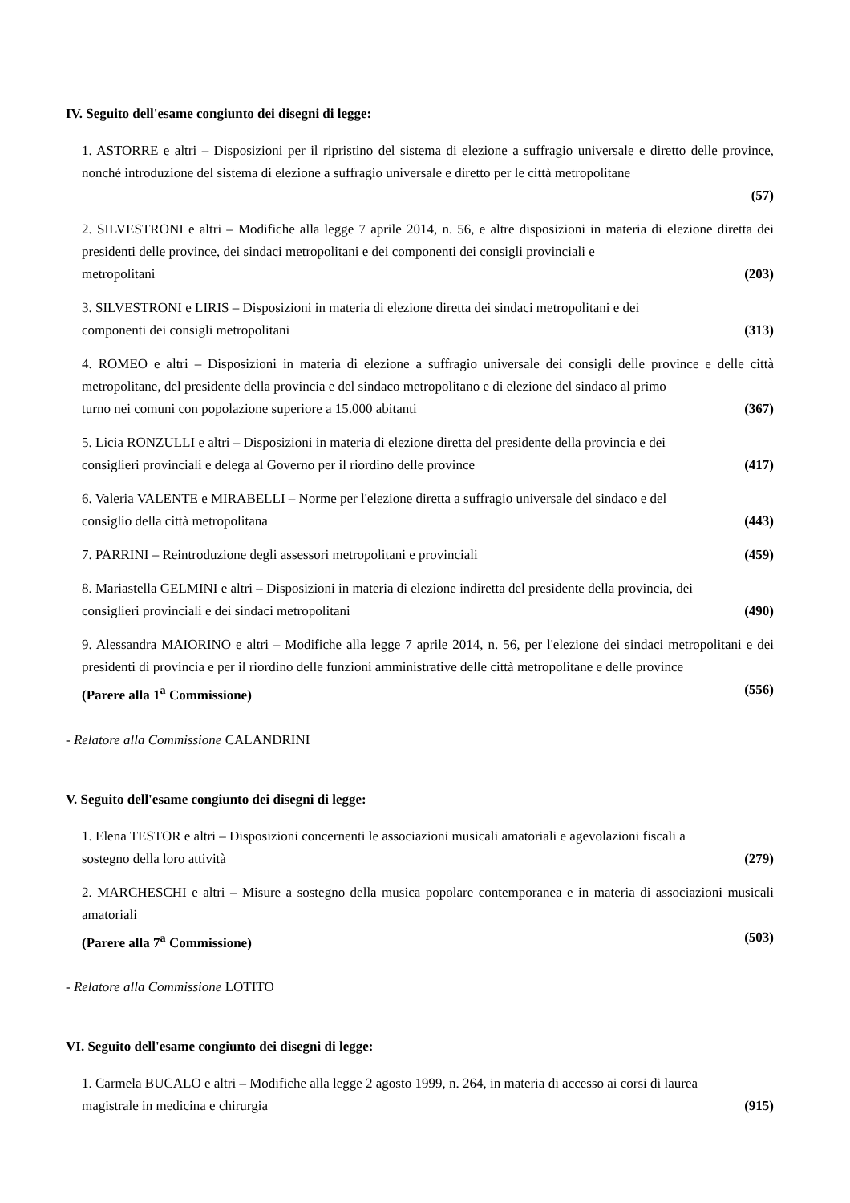IV. Seguito dell'esame congiunto dei disegni di legge:
1. ASTORRE e altri – Disposizioni per il ripristino del sistema di elezione a suffragio universale e diretto delle province, nonché introduzione del sistema di elezione a suffragio universale e diretto per le città metropolitane
(57)
2. SILVESTRONI e altri – Modifiche alla legge 7 aprile 2014, n. 56, e altre disposizioni in materia di elezione diretta dei presidenti delle province, dei sindaci metropolitani e dei componenti dei consigli provinciali e
metropolitani (203)
3. SILVESTRONI e LIRIS – Disposizioni in materia di elezione diretta dei sindaci metropolitani e dei
componenti dei consigli metropolitani (313)
4. ROMEO e altri – Disposizioni in materia di elezione a suffragio universale dei consigli delle province e delle città metropolitane, del presidente della provincia e del sindaco metropolitano e di elezione del sindaco al primo
turno nei comuni con popolazione superiore a 15.000 abitanti (367)
5. Licia RONZULLI e altri – Disposizioni in materia di elezione diretta del presidente della provincia e dei
consiglieri provinciali e delega al Governo per il riordino delle province (417)
6. Valeria VALENTE e MIRABELLI – Norme per l'elezione diretta a suffragio universale del sindaco e del
consiglio della città metropolitana (443)
7. PARRINI – Reintroduzione degli assessori metropolitani e provinciali (459)
8. Mariastella GELMINI e altri – Disposizioni in materia di elezione indiretta del presidente della provincia, dei
consiglieri provinciali e dei sindaci metropolitani (490)
9. Alessandra MAIORINO e altri – Modifiche alla legge 7 aprile 2014, n. 56, per l'elezione dei sindaci metropolitani e dei presidenti di provincia e per il riordino delle funzioni amministrative delle città metropolitane e delle province
(Parere alla 1<sup>a</sup> Commissione) (556)
- Relatore alla Commissione CALANDRINI
V. Seguito dell'esame congiunto dei disegni di legge:
1. Elena TESTOR e altri – Disposizioni concernenti le associazioni musicali amatoriali e agevolazioni fiscali a
sostegno della loro attività (279)
2. MARCHESCHI e altri – Misure a sostegno della musica popolare contemporanea e in materia di associazioni musicali amatoriali
(Parere alla 7<sup>a</sup> Commissione) (503)
- Relatore alla Commissione LOTITO
VI. Seguito dell'esame congiunto dei disegni di legge:
1. Carmela BUCALO e altri – Modifiche alla legge 2 agosto 1999, n. 264, in materia di accesso ai corsi di laurea
magistrale in medicina e chirurgia (915)